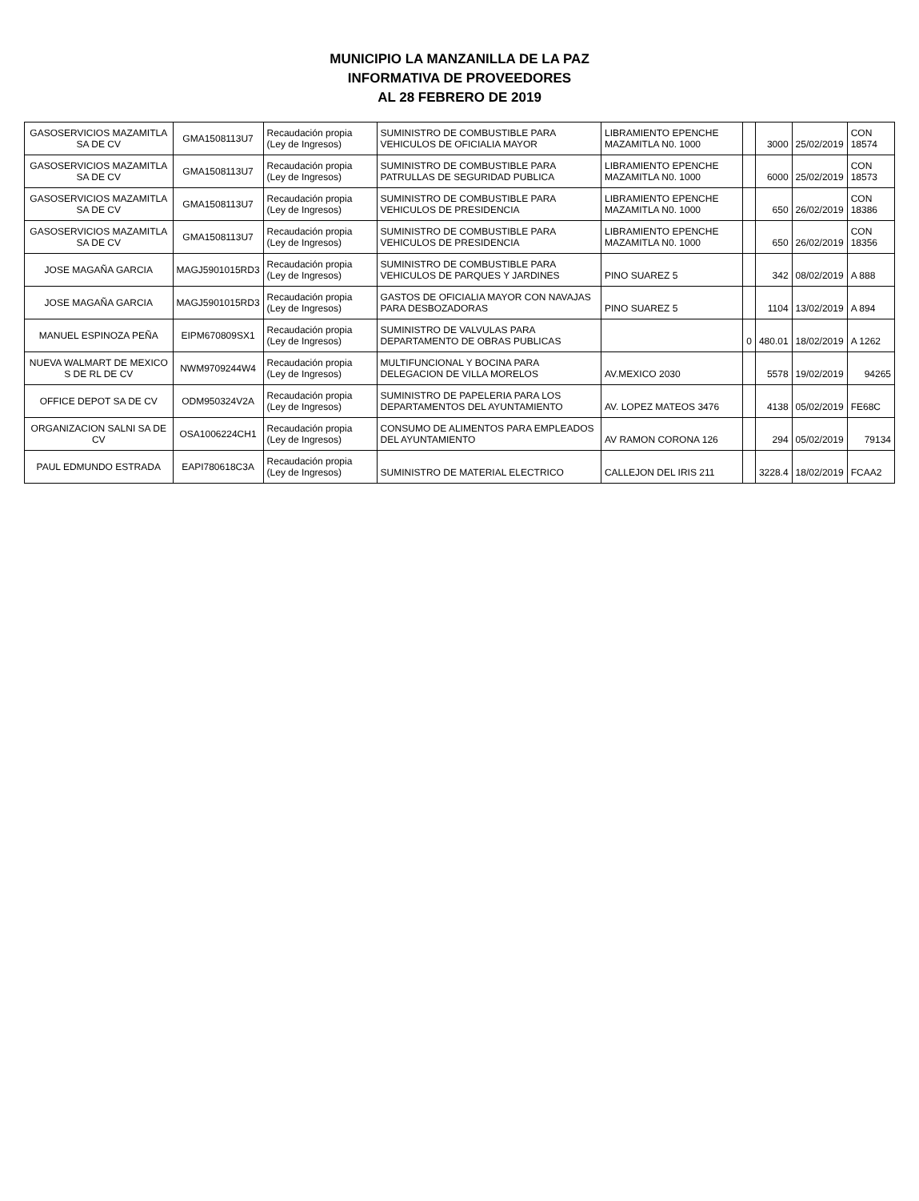MUNICIPIO LA MANZANILLA DE LA PAZ
INFORMATIVA DE PROVEEDORES
AL 28 FEBRERO DE 2019
| GASOSERVICIOS MAZAMITLA SA DE CV | GMA1508113U7 | Recaudación propia (Ley de Ingresos) | SUMINISTRO DE COMBUSTIBLE PARA VEHICULOS DE OFICIALIA MAYOR | LIBRAMIENTO EPENCHE MAZAMITLA N0. 1000 | | 3000 | 25/02/2019 | CON 18574 |
| GASOSERVICIOS MAZAMITLA SA DE CV | GMA1508113U7 | Recaudación propia (Ley de Ingresos) | SUMINISTRO DE COMBUSTIBLE PARA PATRULLAS DE SEGURIDAD PUBLICA | LIBRAMIENTO EPENCHE MAZAMITLA N0. 1000 | | 6000 | 25/02/2019 | CON 18573 |
| GASOSERVICIOS MAZAMITLA SA DE CV | GMA1508113U7 | Recaudación propia (Ley de Ingresos) | SUMINISTRO DE COMBUSTIBLE PARA VEHICULOS DE PRESIDENCIA | LIBRAMIENTO EPENCHE MAZAMITLA N0. 1000 | | 650 | 26/02/2019 | CON 18386 |
| GASOSERVICIOS MAZAMITLA SA DE CV | GMA1508113U7 | Recaudación propia (Ley de Ingresos) | SUMINISTRO DE COMBUSTIBLE PARA VEHICULOS DE PRESIDENCIA | LIBRAMIENTO EPENCHE MAZAMITLA N0. 1000 | | 650 | 26/02/2019 | CON 18356 |
| JOSE MAGAÑA GARCIA | MAGJ5901015RD3 | Recaudación propia (Ley de Ingresos) | SUMINISTRO DE COMBUSTIBLE PARA VEHICULOS DE PARQUES Y JARDINES | PINO SUAREZ 5 | | 342 | 08/02/2019 | A 888 |
| JOSE MAGAÑA GARCIA | MAGJ5901015RD3 | Recaudación propia (Ley de Ingresos) | GASTOS DE OFICIALIA MAYOR CON NAVAJAS PARA DESBOZADORAS | PINO SUAREZ 5 | | 1104 | 13/02/2019 | A 894 |
| MANUEL ESPINOZA PEÑA | EIPM670809SX1 | Recaudación propia (Ley de Ingresos) | SUMINISTRO DE VALVULAS PARA DEPARTAMENTO DE OBRAS PUBLICAS | | 0 | 480.01 | 18/02/2019 | A 1262 |
| NUEVA WALMART DE MEXICO S DE RL DE CV | NWM9709244W4 | Recaudación propia (Ley de Ingresos) | MULTIFUNCIONAL Y BOCINA PARA DELEGACION DE VILLA MORELOS | AV.MEXICO 2030 | | 5578 | 19/02/2019 | 94265 |
| OFFICE DEPOT SA DE CV | ODM950324V2A | Recaudación propia (Ley de Ingresos) | SUMINISTRO DE PAPELERIA PARA LOS DEPARTAMENTOS DEL AYUNTAMIENTO | AV. LOPEZ MATEOS 3476 | | 4138 | 05/02/2019 | FE68C |
| ORGANIZACION SALNI SA DE CV | OSA1006224CH1 | Recaudación propia (Ley de Ingresos) | CONSUMO DE ALIMENTOS PARA EMPLEADOS DEL AYUNTAMIENTO | AV RAMON CORONA 126 | | 294 | 05/02/2019 | 79134 |
| PAUL EDMUNDO ESTRADA | EAPI780618C3A | Recaudación propia (Ley de Ingresos) | SUMINISTRO DE MATERIAL ELECTRICO | CALLEJON DEL IRIS 211 | | 3228.4 | 18/02/2019 | FCAA2 |